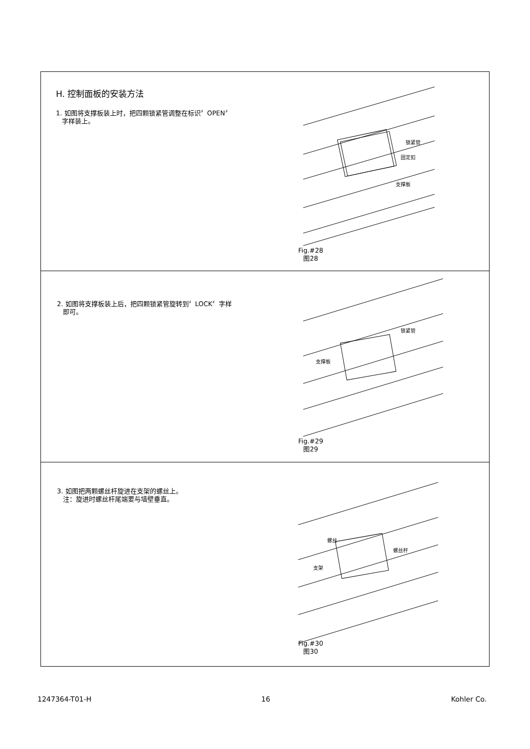H. 控制面板的安装方法
1. 如图将支撑板装上时，把四颗锁紧管调整在标识〞OPEN〞
字样装上。
锁紧管
固定扣
支撑板
Fig.#28
图28
2. 如图将支撑板装上后，把四颗锁紧管旋转到〞LOCK〞字样
即可。
锁紧管
支撑板
Fig.#29
图29
3. 如图把两颗螺丝杆旋进在支架的螺丝上。
注：旋进时螺丝杆尾端要与墙壁垂直。
螺丝
螺丝杆
支架
Fig.#30
图30
1247364-T01-H 16 Kohler Co.